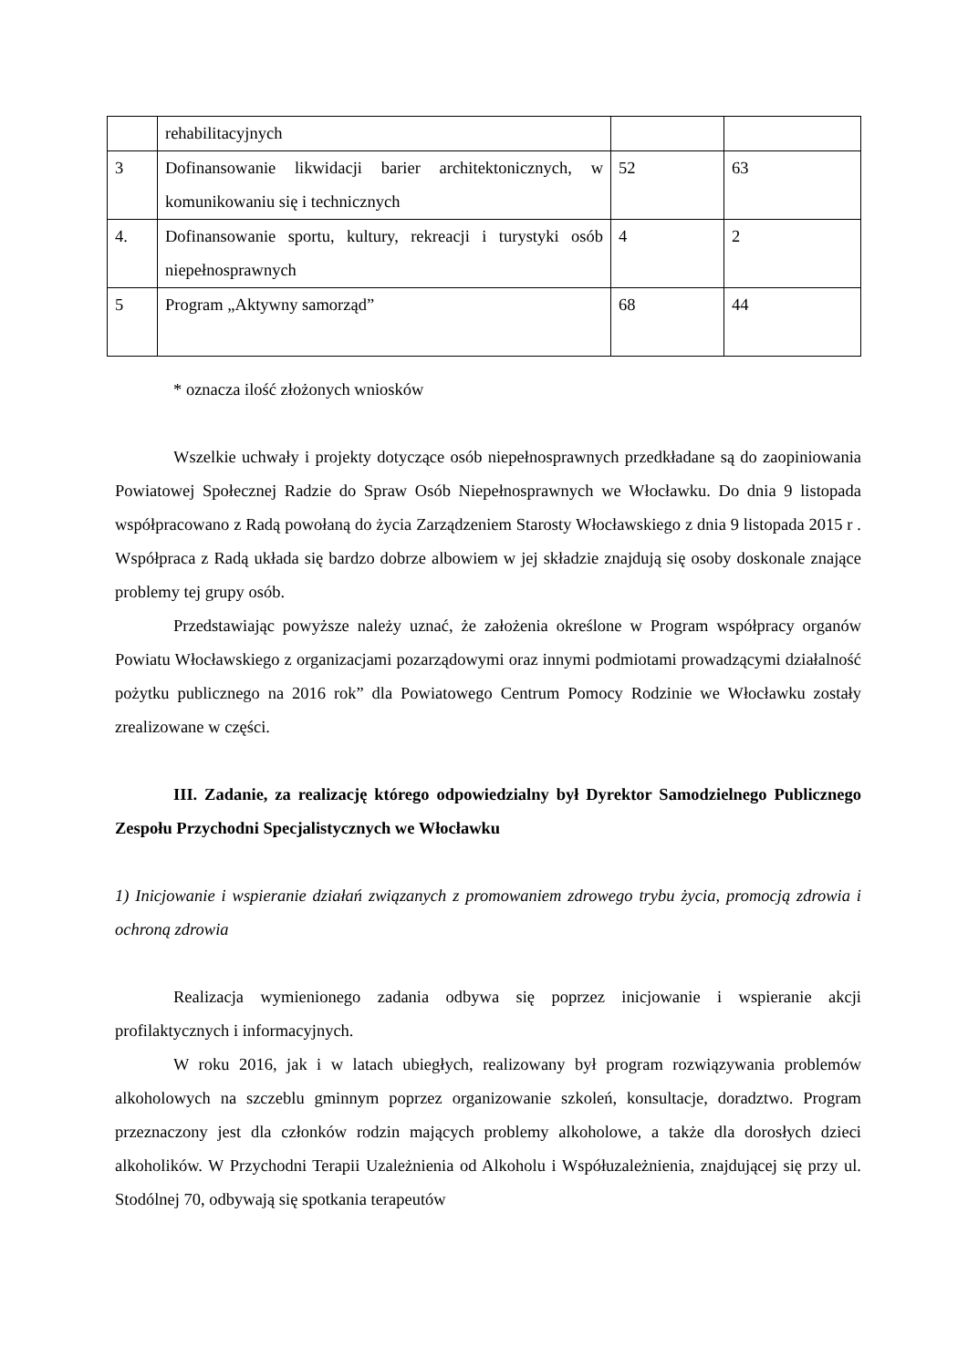| | rehabilitacyjnych | | |
| 3 | Dofinansowanie likwidacji barier architektonicznych, w komunikowaniu się i technicznych | 52 | 63 |
| 4. | Dofinansowanie sportu, kultury, rekreacji i turystyki osób niepełnosprawnych | 4 | 2 |
| 5 | Program „Aktywny samorząd” | 68 | 44 |
* oznacza ilość złożonych wniosków
Wszelkie uchwały i projekty dotyczące osób niepełnosprawnych przedkładane są do zaopiniowania Powiatowej Społecznej Radzie do Spraw Osób Niepełnosprawnych we Włocławku. Do dnia 9 listopada współpracowano z Radą powołaną do życia Zarządzeniem Starosty Włocławskiego z dnia 9 listopada 2015 r . Współpraca z Radą układa się bardzo dobrze albowiem w jej składzie znajdują się osoby doskonale znające problemy tej grupy osób.
Przedstawiając powyższe należy uznać, że założenia określone w Program współpracy organów Powiatu Włocławskiego z organizacjami pozarządowymi oraz innymi podmiotami prowadzącymi działalność pożytku publicznego na 2016 rok” dla Powiatowego Centrum Pomocy Rodzinie we Włocławku zostały zrealizowane w części.
III. Zadanie, za realizację którego odpowiedzialny był Dyrektor Samodzielnego Publicznego Zespołu Przychodni Specjalistycznych we Włocławku
1) Inicjowanie i wspieranie działań związanych z promowaniem zdrowego trybu życia, promocją zdrowia i ochroną zdrowia
Realizacja wymienionego zadania odbywa się poprzez inicjowanie i wspieranie akcji profilaktycznych i informacyjnych.
W roku 2016, jak i w latach ubiegłych, realizowany był program rozwiązywania problemów alkoholowych na szczeblu gminnym poprzez organizowanie szkoleń, konsultacje, doradztwo. Program przeznaczony jest dla członków rodzin mających problemy alkoholowe, a także dla dorosłych dzieci alkoholików. W Przychodni Terapii Uzależnienia od Alkoholu i Współuzależnienia, znajdującej się przy ul. Stodólnej 70, odbywają się spotkania terapeutów